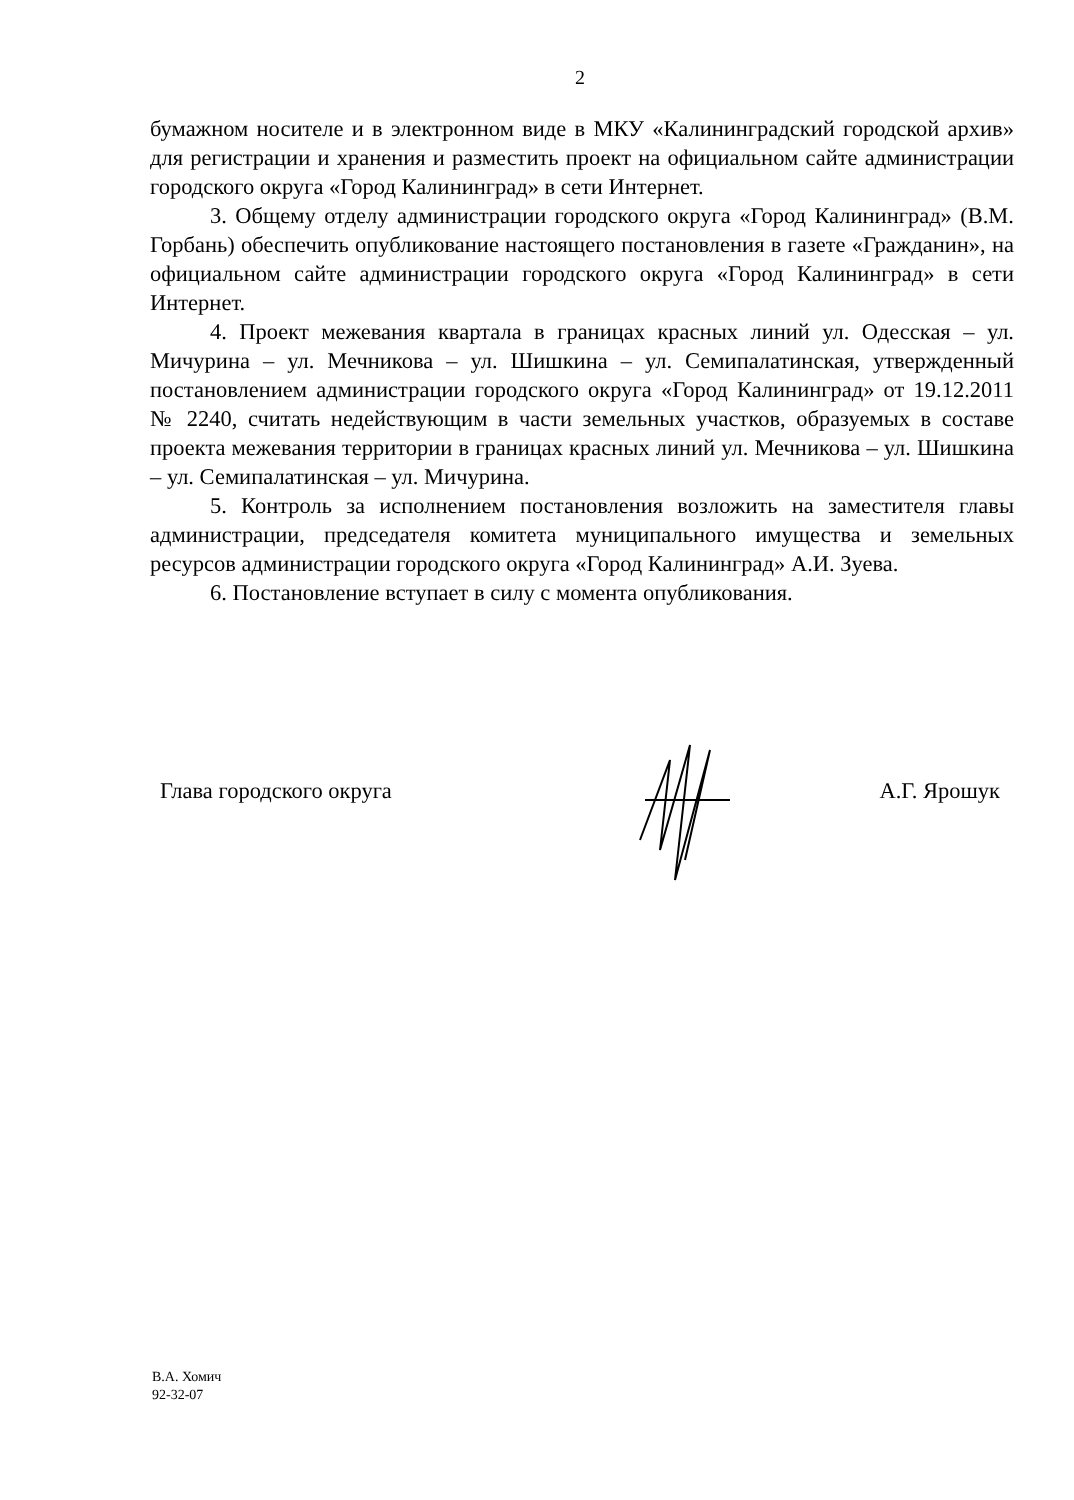2
бумажном носителе и в электронном виде в МКУ «Калининградский городской архив» для регистрации и хранения и разместить проект на официальном сайте администрации городского округа «Город Калининград» в сети Интернет.
3. Общему отделу администрации городского округа «Город Калининград» (В.М. Горбань) обеспечить опубликование настоящего постановления в газете «Гражданин», на официальном сайте администрации городского округа «Город Калининград» в сети Интернет.
4. Проект межевания квартала в границах красных линий ул. Одесская – ул. Мичурина – ул. Мечникова – ул. Шишкина – ул. Семипалатинская, утвержденный постановлением администрации городского округа «Город Калининград» от 19.12.2011 № 2240, считать недействующим в части земельных участков, образуемых в составе проекта межевания территории в границах красных линий ул. Мечникова – ул. Шишкина – ул. Семипалатинская – ул. Мичурина.
5. Контроль за исполнением постановления возложить на заместителя главы администрации, председателя комитета муниципального имущества и земельных ресурсов администрации городского округа «Город Калининград» А.И. Зуева.
6. Постановление вступает в силу с момента опубликования.
Глава городского округа А.Г. Ярошук
В.А. Хомич
92-32-07